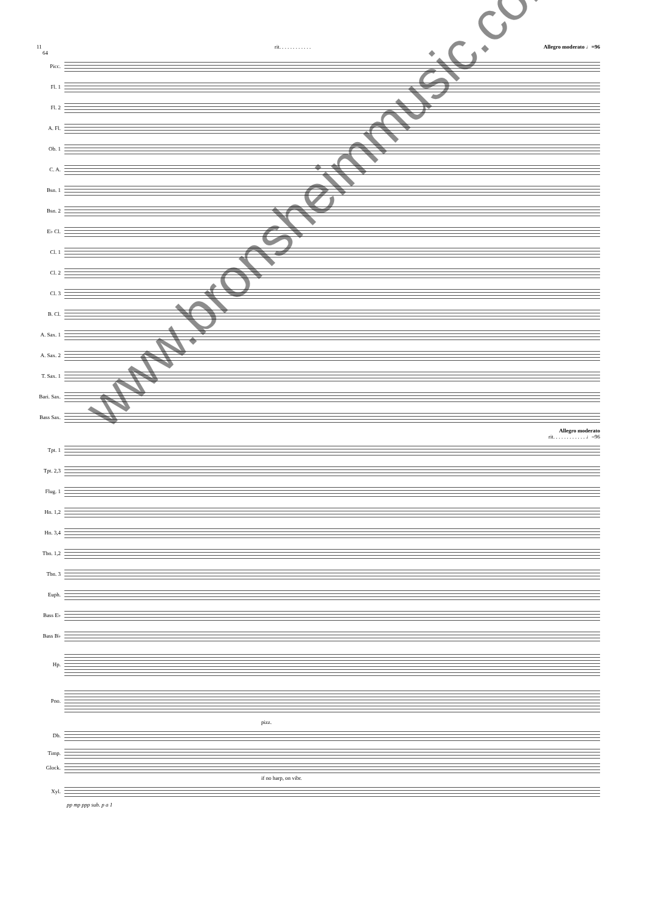11 rit. . . . . . . . . . . . Allegro moderato ♩=96
64
Picc.
Fl. 1
Fl. 2
A. Fl.
Ob. 1
C. A.
Bsn. 1
Bsn. 2
E♭ Cl.
Cl. 1
Cl. 2
Cl. 3
B. Cl.
A. Sax. 1
A. Sax. 2
T. Sax. 1
Bari. Sax.
Bass Sax.
Allegro moderato
rit. . . . . . . . . . . . ♩=96
Tpt. 1
Tpt. 2,3
Flug. 1
Hn. 1,2
Hn. 3,4
Tbn. 1,2
Tbn. 3
Euph.
Bass E♭
Bass B♭
Hp.
Pno.
pizz.
Db.
Timp.
Glock.
if no harp, on vibr.
Xyl.
pp mp ppp sub. p a 1
www.bronsheimmusic.com